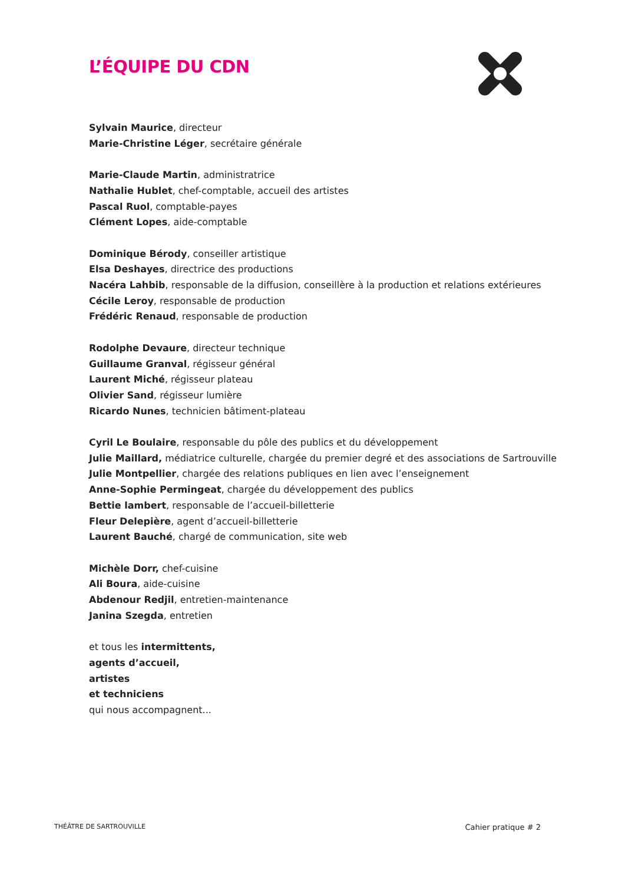L’ÉQUIPE DU CDN
Sylvain Maurice, directeur
Marie-Christine Léger, secrétaire générale
Marie-Claude Martin, administratrice
Nathalie Hublet, chef-comptable, accueil des artistes
Pascal Ruol, comptable-payes
Clément Lopes, aide-comptable
Dominique Bérody, conseiller artistique
Elsa Deshayes, directrice des productions
Nacéra Lahbib, responsable de la diffusion, conseillère à la production et relations extérieures
Cécile Leroy, responsable de production
Frédéric Renaud, responsable de production
Rodolphe Devaure, directeur technique
Guillaume Granval, régisseur général
Laurent Miché, régisseur plateau
Olivier Sand, régisseur lumière
Ricardo Nunes, technicien bâtiment-plateau
Cyril Le Boulaire, responsable du pôle des publics et du développement
Julie Maillard, médiatrice culturelle, chargée du premier degré et des associations de Sartrouville
Julie Montpellier, chargée des relations publiques en lien avec l’enseignement
Anne-Sophie Permingeat, chargée du développement des publics
Bettie lambert, responsable de l’accueil-billetterie
Fleur Delepière, agent d’accueil-billetterie
Laurent Bauché, chargé de communication, site web
Michèle Dorr, chef-cuisine
Ali Boura, aide-cuisine
Abdenour Redjil, entretien-maintenance
Janina Szegda, entretien
et tous les intermittents,
agents d’accueil,
artistes
et techniciens
qui nous accompagnent...
THÉÂTRE DE SARTROUVILLE Cahier pratique # 2